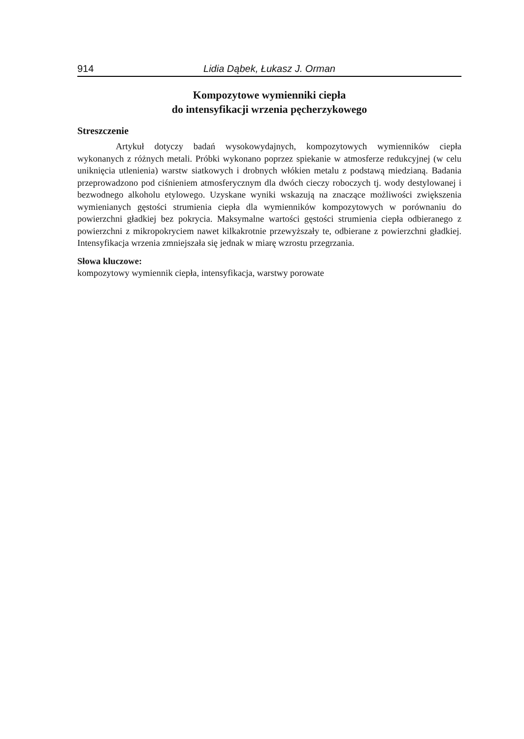914 Lidia Dąbek, Łukasz J. Orman
Kompozytowe wymienniki ciepła
do intensyfikacji wrzenia pęcherzykowego
Streszczenie
Artykuł dotyczy badań wysokowydajnych, kompozytowych wymienników ciepła wykonanych z różnych metali. Próbki wykonano poprzez spiekanie w atmosferze redukcyjnej (w celu uniknięcia utlenienia) warstw siatkowych i drobnych włókien metalu z podstawą miedzianą. Badania przeprowadzono pod ciśnieniem atmosferycznym dla dwóch cieczy roboczych tj. wody destylowanej i bezwodnego alkoholu etylowego. Uzyskane wyniki wskazują na znaczące możliwości zwiększenia wymienianych gęstości strumienia ciepła dla wymienników kompozytowych w porównaniu do powierzchni gładkiej bez pokrycia. Maksymalne wartości gęstości strumienia ciepła odbieranego z powierzchni z mikropokryciem nawet kilkakrotnie przewyższały te, odbierane z powierzchni gładkiej. Intensyfikacja wrzenia zmniejszała się jednak w miarę wzrostu przegrzania.
Słowa kluczowe:
kompozytowy wymiennik ciepła, intensyfikacja, warstwy porowate